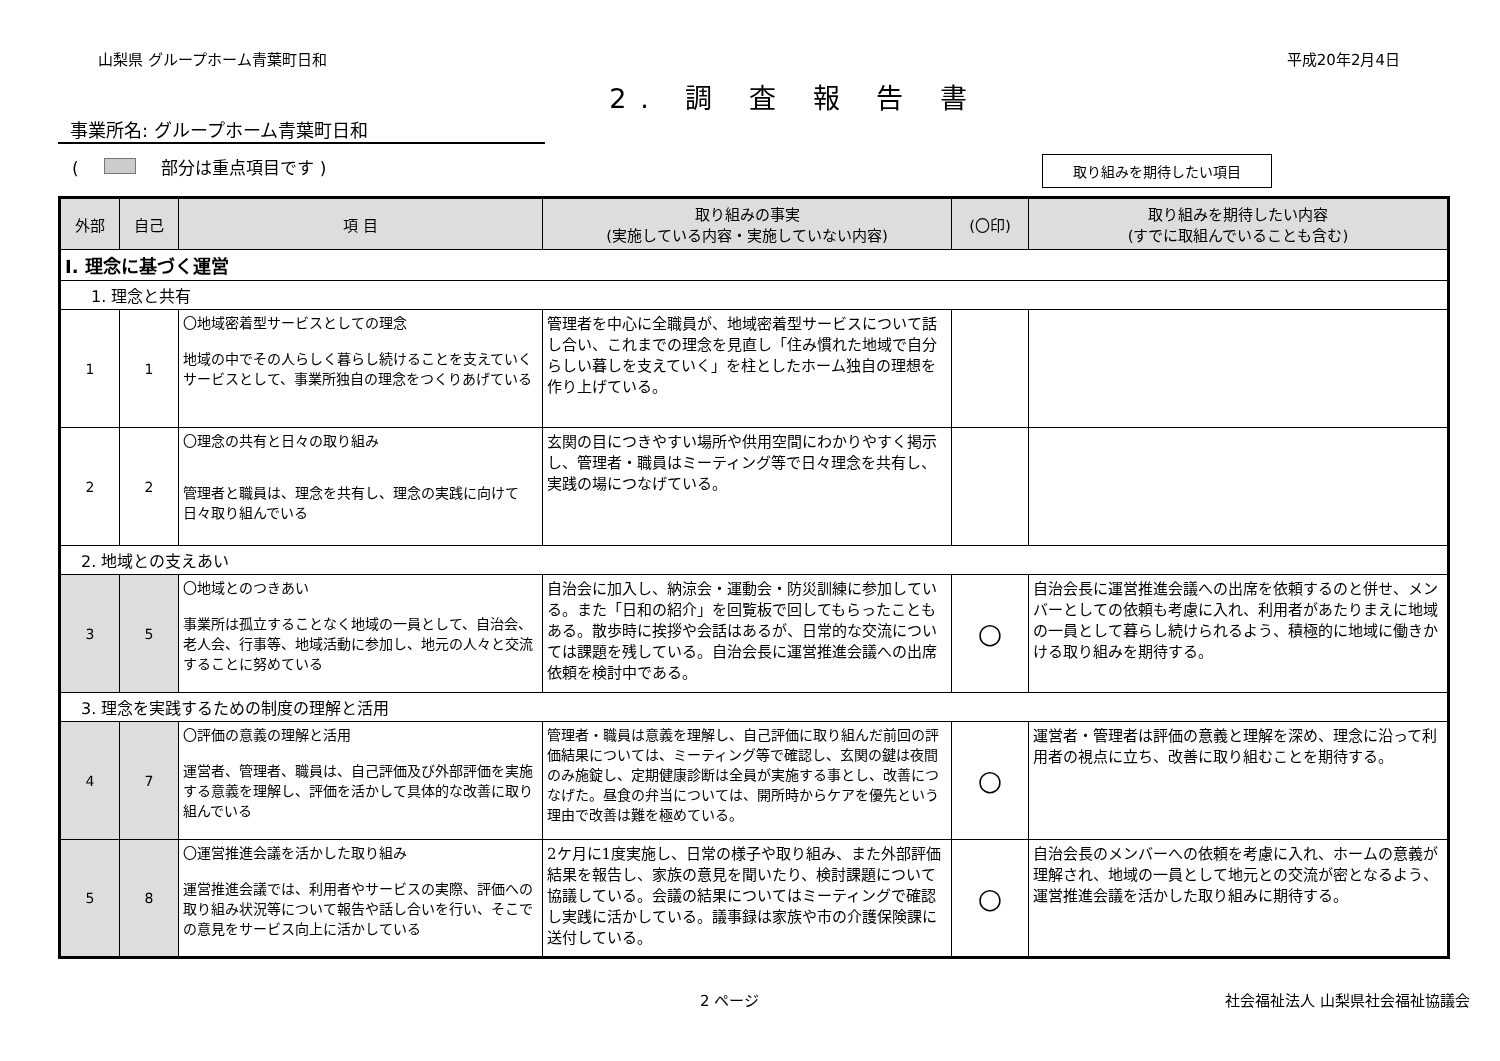山梨県 グループホーム青葉町日和 平成20年2月4日
2. 調 査 報 告 書
事業所名: グループホーム青葉町日和
( 部分は重点項目です ) 取り組みを期待したい項目
| 外部 | 自己 | 項 目 | 取り組みの事実 (実施している内容・実施していない内容) | (〇印) | 取り組みを期待したい内容 (すでに取組んでいることも含む) |
| --- | --- | --- | --- | --- | --- |
| Ⅰ. 理念に基づく運営 | | | | | |
| 1. 理念と共有 | | | | | |
| 1 | 1 | 〇地域密着型サービスとしての理念 地域の中でその人らしく暮らし続けることを支えていくサービスとして、事業所独自の理念をつくりあげている | 管理者を中心に全職員が、地域密着型サービスについて話し合い、これまでの理念を見直し「住み慣れた地域で自分らしい暮しを支えていく」を柱としたホーム独自の理想を作り上げている。 | | |
| 2 | 2 | 〇理念の共有と日々の取り組み 管理者と職員は、理念を共有し、理念の実践に向けて日々取り組んでいる | 玄関の目につきやすい場所や供用空間にわかりやすく掲示し、管理者・職員はミーティング等で日々理念を共有し、実践の場につなげている。 | | |
| 2. 地域との支えあい | | | | | |
| 3 | 5 | 〇地域とのつきあい 事業所は孤立することなく地域の一員として、自治会、老人会、行事等、地域活動に参加し、地元の人々と交流することに努めている | 自治会に加入し、納涼会・運動会・防災訓練に参加している。また「日和の紹介」を回覧板で回してもらったこともある。散歩時に挨拶や会話はあるが、日常的な交流については課題を残している。自治会長に運営推進会議への出席依頼を検討中である。 | ○ | 自治会長に運営推進会議への出席を依頼するのと併せ、メンバーとしての依頼も考慮に入れ、利用者があたりまえに地域の一員として暮らし続けられるよう、積極的に地域に働きかける取り組みを期待する。 |
| 3. 理念を実践するための制度の理解と活用 | | | | | |
| 4 | 7 | 〇評価の意義の理解と活用 運営者、管理者、職員は、自己評価及び外部評価を実施する意義を理解し、評価を活かして具体的な改善に取り組んでいる | 管理者・職員は意義を理解し、自己評価に取り組んだ前回の評価結果については、ミーティング等で確認し、玄関の鍵は夜間のみ施錠し、定期健康診断は全員が実施する事とし、改善につなげた。昼食の弁当については、開所時からケアを優先という理由で改善は難を極めている。 | ○ | 運営者・管理者は評価の意義と理解を深め、理念に沿って利用者の視点に立ち、改善に取り組むことを期待する。 |
| 5 | 8 | 〇運営推進会議を活かした取り組み 運営推進会議では、利用者やサービスの実際、評価への取り組み状況等について報告や話し合いを行い、そこでの意見をサービス向上に活かしている | 2ケ月に1度実施し、日常の様子や取り組み、また外部評価結果を報告し、家族の意見を聞いたり、検討課題について協議している。会議の結果についてはミーティングで確認し実践に活かしている。議事録は家族や市の介護保険課に送付している。 | ○ | 自治会長のメンバーへの依頼を考慮に入れ、ホームの意義が理解され、地域の一員として地元との交流が密となるよう、運営推進会議を活かした取り組みに期待する。 |
2 ページ 社会福祉法人 山梨県社会福祉協議会